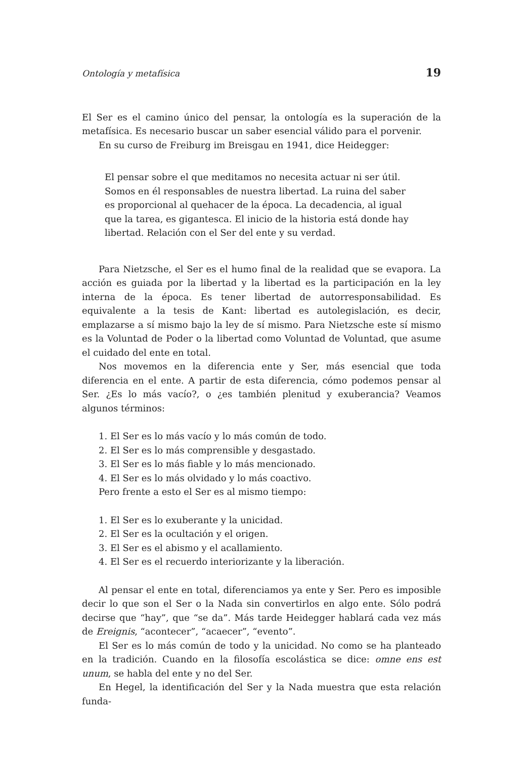Ontología y metafísica 19
El Ser es el camino único del pensar, la ontología es la superación de la metafísica. Es necesario buscar un saber esencial válido para el porvenir.
En su curso de Freiburg im Breisgau en 1941, dice Heidegger:
El pensar sobre el que meditamos no necesita actuar ni ser útil. Somos en él responsables de nuestra libertad. La ruina del saber es proporcional al quehacer de la época. La decadencia, al igual que la tarea, es gigantesca. El inicio de la historia está donde hay libertad. Relación con el Ser del ente y su verdad.
Para Nietzsche, el Ser es el humo final de la realidad que se evapora. La acción es guiada por la libertad y la libertad es la participación en la ley interna de la época. Es tener libertad de autorresponsabilidad. Es equivalente a la tesis de Kant: libertad es autolegislación, es decir, emplazarse a sí mismo bajo la ley de sí mismo. Para Nietzsche este sí mismo es la Voluntad de Poder o la libertad como Voluntad de Voluntad, que asume el cuidado del ente en total.
Nos movemos en la diferencia ente y Ser, más esencial que toda diferencia en el ente. A partir de esta diferencia, cómo podemos pensar al Ser. ¿Es lo más vacío?, o ¿es también plenitud y exuberancia? Veamos algunos términos:
1. El Ser es lo más vacío y lo más común de todo.
2. El Ser es lo más comprensible y desgastado.
3. El Ser es lo más fiable y lo más mencionado.
4. El Ser es lo más olvidado y lo más coactivo.
Pero frente a esto el Ser es al mismo tiempo:
1. El Ser es lo exuberante y la unicidad.
2. El Ser es la ocultación y el origen.
3. El Ser es el abismo y el acallamiento.
4. El Ser es el recuerdo interiorizante y la liberación.
Al pensar el ente en total, diferenciamos ya ente y Ser. Pero es imposible decir lo que son el Ser o la Nada sin convertirlos en algo ente. Sólo podrá decirse que “hay”, que “se da”. Más tarde Heidegger hablará cada vez más de Ereignis, “acontecer”, “acaecer”, “evento”.
El Ser es lo más común de todo y la unicidad. No como se ha planteado en la tradición. Cuando en la filosofía escolástica se dice: omne ens est unum, se habla del ente y no del Ser.
En Hegel, la identificación del Ser y la Nada muestra que esta relación funda-